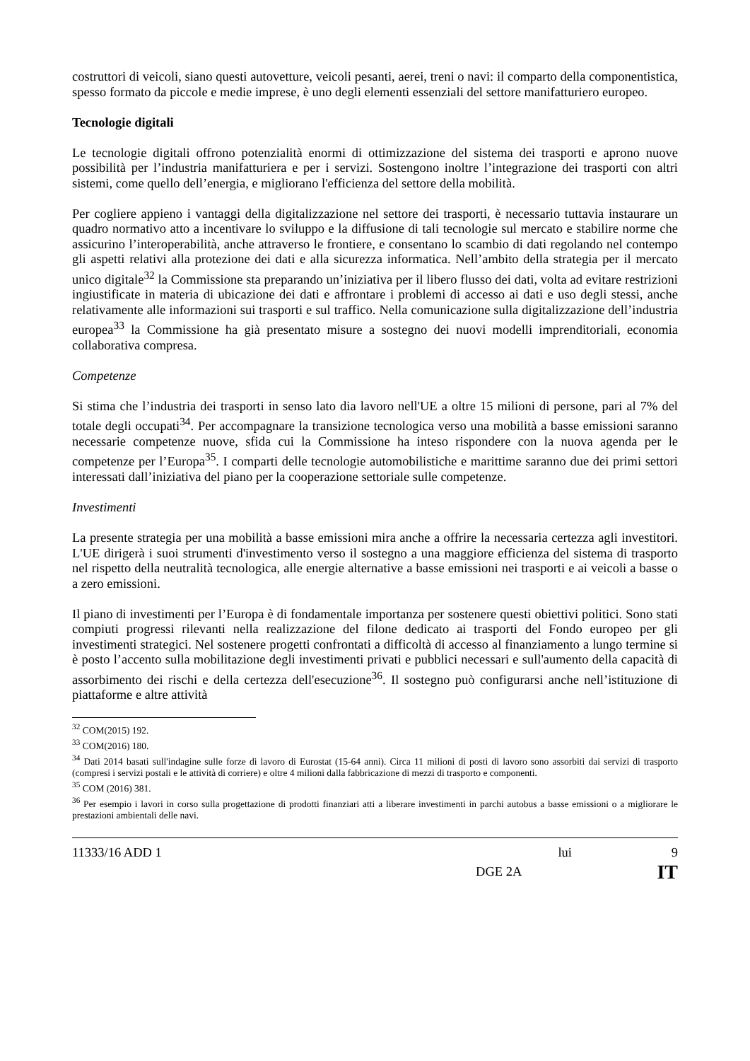costruttori di veicoli, siano questi autovetture, veicoli pesanti, aerei, treni o navi: il comparto della componentistica, spesso formato da piccole e medie imprese, è uno degli elementi essenziali del settore manifatturiero europeo.
Tecnologie digitali
Le tecnologie digitali offrono potenzialità enormi di ottimizzazione del sistema dei trasporti e aprono nuove possibilità per l’industria manifatturiera e per i servizi. Sostengono inoltre l’integrazione dei trasporti con altri sistemi, come quello dell’energia, e migliorano l'efficienza del settore della mobilità.
Per cogliere appieno i vantaggi della digitalizzazione nel settore dei trasporti, è necessario tuttavia instaurare un quadro normativo atto a incentivare lo sviluppo e la diffusione di tali tecnologie sul mercato e stabilire norme che assicurino l’interoperabilità, anche attraverso le frontiere, e consentano lo scambio di dati regolando nel contempo gli aspetti relativi alla protezione dei dati e alla sicurezza informatica. Nell’ambito della strategia per il mercato unico digitale<sup>32</sup> la Commissione sta preparando un’iniziativa per il libero flusso dei dati, volta ad evitare restrizioni ingiustificate in materia di ubicazione dei dati e affrontare i problemi di accesso ai dati e uso degli stessi, anche relativamente alle informazioni sui trasporti e sul traffico. Nella comunicazione sulla digitalizzazione dell’industria europea<sup>33</sup> la Commissione ha già presentato misure a sostegno dei nuovi modelli imprenditoriali, economia collaborativa compresa.
Competenze
Si stima che l’industria dei trasporti in senso lato dia lavoro nell'UE a oltre 15 milioni di persone, pari al 7% del totale degli occupati<sup>34</sup>. Per accompagnare la transizione tecnologica verso una mobilità a basse emissioni saranno necessarie competenze nuove, sfida cui la Commissione ha inteso rispondere con la nuova agenda per le competenze per l’Europa<sup>35</sup>. I comparti delle tecnologie automobilistiche e marittime saranno due dei primi settori interessati dall’iniziativa del piano per la cooperazione settoriale sulle competenze.
Investimenti
La presente strategia per una mobilità a basse emissioni mira anche a offrire la necessaria certezza agli investitori. L'UE dirigerà i suoi strumenti d'investimento verso il sostegno a una maggiore efficienza del sistema di trasporto nel rispetto della neutralità tecnologica, alle energie alternative a basse emissioni nei trasporti e ai veicoli a basse o a zero emissioni.
Il piano di investimenti per l’Europa è di fondamentale importanza per sostenere questi obiettivi politici. Sono stati compiuti progressi rilevanti nella realizzazione del filone dedicato ai trasporti del Fondo europeo per gli investimenti strategici. Nel sostenere progetti confrontati a difficoltà di accesso al finanziamento a lungo termine si è posto l’accento sulla mobilitazione degli investimenti privati e pubblici necessari e sull'aumento della capacità di assorbimento dei rischi e della certezza dell'esecuzione<sup>36</sup>. Il sostegno può configurarsi anche nell’istituzione di piattaforme e altre attività
<sup>32</sup> COM(2015) 192.
<sup>33</sup> COM(2016) 180.
<sup>34</sup> Dati 2014 basati sull'indagine sulle forze di lavoro di Eurostat (15-64 anni). Circa 11 milioni di posti di lavoro sono assorbiti dai servizi di trasporto (compresi i servizi postali e le attività di corriere) e oltre 4 milioni dalla fabbricazione di mezzi di trasporto e componenti.
<sup>35</sup> COM (2016) 381.
<sup>36</sup> Per esempio i lavori in corso sulla progettazione di prodotti finanziari atti a liberare investimenti in parchi autobus a basse emissioni o a migliorare le prestazioni ambientali delle navi.
11333/16 ADD 1 lui 9
DGE 2A IT